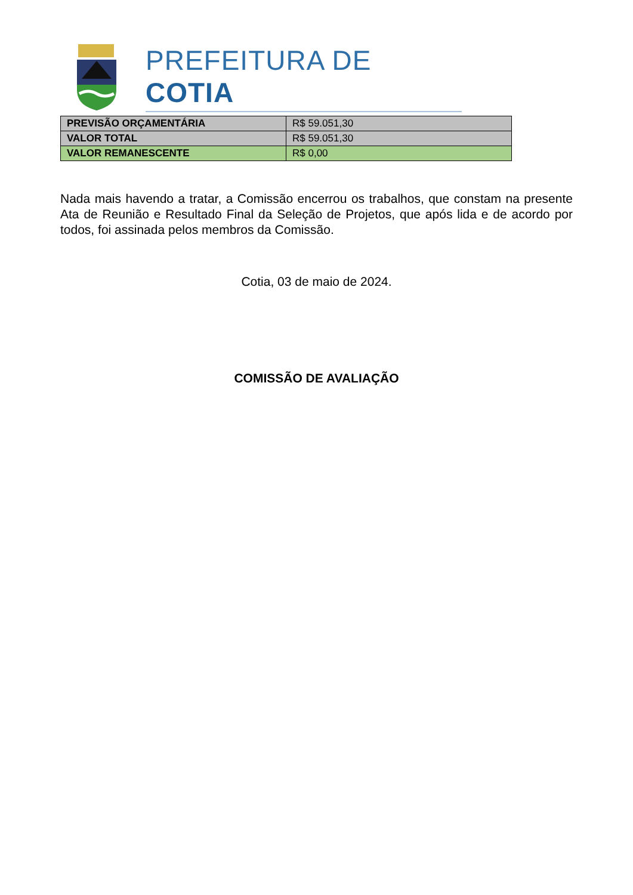PREFEITURA DE COTIA
| PREVISÃO ORÇAMENTÁRIA | R$ 59.051,30 |
| VALOR TOTAL | R$ 59.051,30 |
| VALOR REMANESCENTE | R$ 0,00 |
Nada mais havendo a tratar, a Comissão encerrou os trabalhos, que constam na presente Ata de Reunião e Resultado Final da Seleção de Projetos, que após lida e de acordo por todos, foi assinada pelos membros da Comissão.
Cotia, 03 de maio de 2024.
COMISSÃO DE AVALIAÇÃO